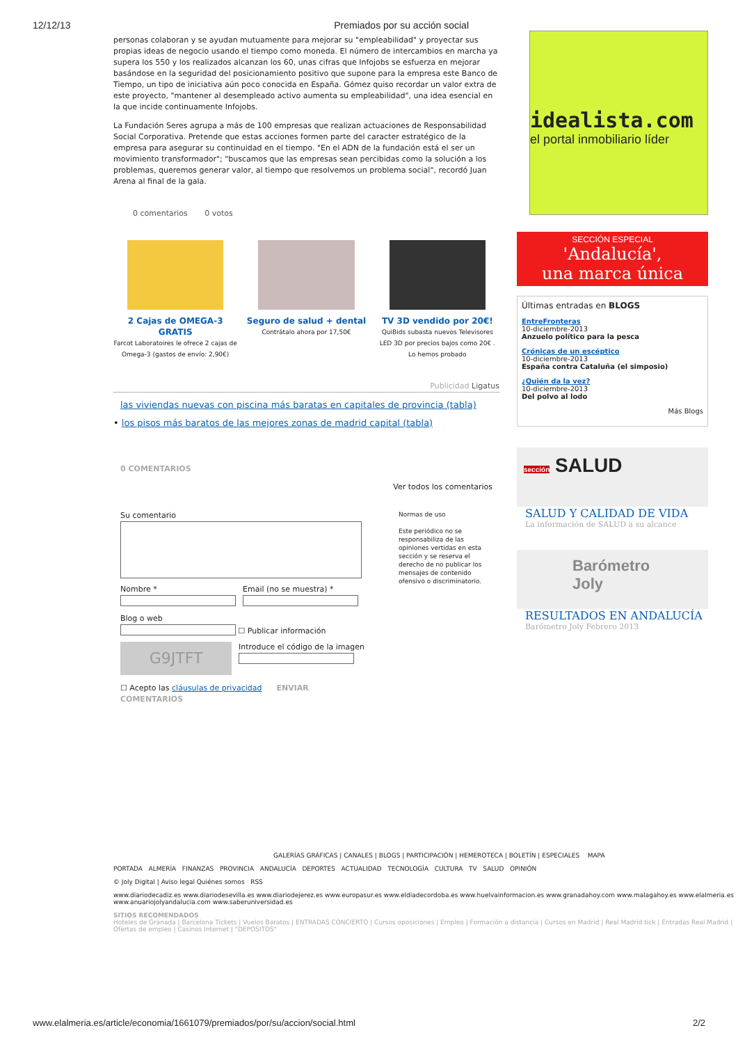12/12/13 Premiados por su acción social
personas colaboran y se ayudan mutuamente para mejorar su "empleabilidad" y proyectar sus propias ideas de negocio usando el tiempo como moneda. El número de intercambios en marcha ya supera los 550 y los realizados alcanzan los 60, unas cifras que Infojobs se esfuerza en mejorar basándose en la seguridad del posicionamiento positivo que supone para la empresa este Banco de Tiempo, un tipo de iniciativa aún poco conocida en España. Gómez quiso recordar un valor extra de este proyecto, "mantener al desempleado activo aumenta su empleabilidad", una idea esencial en la que incide continuamente Infojobs.
La Fundación Seres agrupa a más de 100 empresas que realizan actuaciones de Responsabilidad Social Corporativa. Pretende que estas acciones formen parte del caracter estratégico de la empresa para asegurar su continuidad en el tiempo. "En el ADN de la fundación está el ser un movimiento transformador"; "buscamos que las empresas sean percibidas como la solución a los problemas, queremos generar valor, al tiempo que resolvemos un problema social", recordó Juan Arena al final de la gala.
0 comentarios 0 votos
2 Cajas de OMEGA-3 GRATIS
Farcot Laboratoires le ofrece 2 cajas de Omega-3 (gastos de envío: 2,90€)
Seguro de salud + dental
Contrátalo ahora por 17,50€
TV 3D vendido por 20€!
QuiBids subasta nuevos Televisores LED 3D por precios bajos como 20€ . Lo hemos probado
Publicidad Ligatus
las viviendas nuevas con piscina más baratas en capitales de provincia (tabla)
• los pisos más baratos de las mejores zonas de madrid capital (tabla)
0 COMENTARIOS
Ver todos los comentarios
Su comentario
Nombre *
Email (no se muestra) *
Blog o web
☐ Publicar información
G9JTFT
Introduce el código de la imagen
☐ Acepto las cláusulas de privacidad ENVIAR COMENTARIOS
Normas de uso
Este periódico no se responsabiliza de las opiniones vertidas en esta sección y se reserva el derecho de no publicar los mensajes de contenido ofensivo o discriminatorio.
idealista.com
el portal inmobiliario líder
SECCIÓN ESPECIAL
'Andalucía',
una marca única
Últimas entradas en BLOGS
EntreFronteras
10-diciembre-2013
Anzuelo político para la pesca
Crónicas de un escéptico
10-diciembre-2013
España contra Cataluña (el simposio)
¿Quién da la vez?
10-diciembre-2013
Del polvo al lodo
Más Blogs
sección SALUD
SALUD Y CALIDAD DE VIDA
La información de SALUD a su alcance
Barómetro Joly
RESULTADOS EN ANDALUCÍA
Barómetro Joly Febrero 2013
GALERÍAS GRÁFICAS | CANALES | BLOGS | PARTICIPACIÓN | HEMEROTECA | BOLETÍN | ESPECIALES MAPA
PORTADA ALMERÍA FINANZAS PROVINCIA ANDALUCÍA DEPORTES ACTUALIDAD TECNOLOGÍA CULTURA TV SALUD OPINIÓN
© Joly Digital | Aviso legal Quiénes somos RSS
www.diariodecadiz.es www.diariodesevilla.es www.diariodejerez.es www.europasur.es www.eldiadecordoba.es www.huelvainformacion.es www.granadahoy.com www.malagahoy.es www.elalmeria.es www.anuariojolyandalucia.com www.saberuniversidad.es
SITIOS RECOMENDADOS
Hoteles de Granada | Barcelona Tickets | Vuelos Baratos | ENTRADAS CONCIERTO | Cursos oposiciones | Empleo | Formación a distancia | Cursos en Madrid | Real Madrid tick | Entradas Real Madrid | Ofertas de empleo | Casinos Internet | "DEPOSITOS"
www.elalmeria.es/article/economia/1661079/premiados/por/su/accion/social.html 2/2